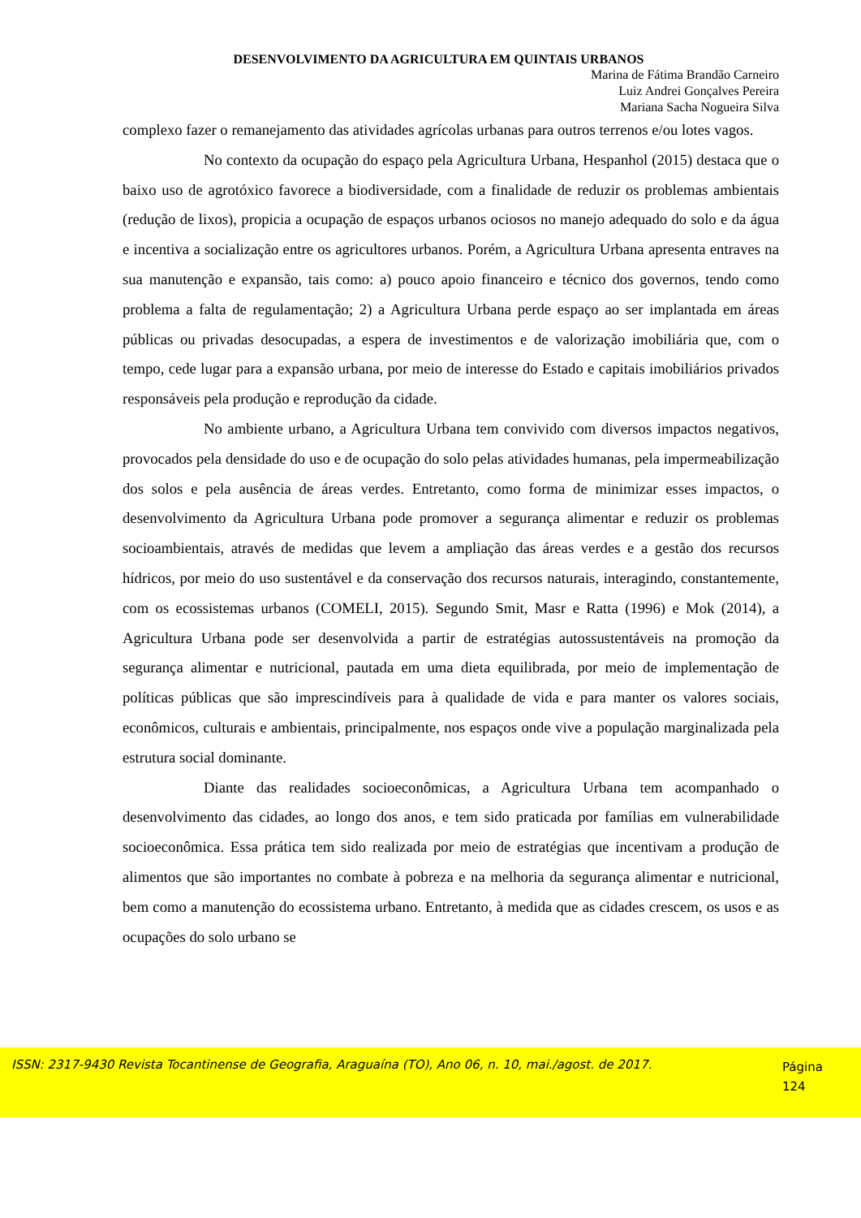DESENVOLVIMENTO DA AGRICULTURA EM QUINTAIS URBANOS
Marina de Fátima Brandão Carneiro
Luiz Andrei Gonçalves Pereira
Mariana Sacha Nogueira Silva
complexo fazer o remanejamento das atividades agrícolas urbanas para outros terrenos e/ou lotes vagos.
No contexto da ocupação do espaço pela Agricultura Urbana, Hespanhol (2015) destaca que o baixo uso de agrotóxico favorece a biodiversidade, com a finalidade de reduzir os problemas ambientais (redução de lixos), propicia a ocupação de espaços urbanos ociosos no manejo adequado do solo e da água e incentiva a socialização entre os agricultores urbanos. Porém, a Agricultura Urbana apresenta entraves na sua manutenção e expansão, tais como: a) pouco apoio financeiro e técnico dos governos, tendo como problema a falta de regulamentação; 2) a Agricultura Urbana perde espaço ao ser implantada em áreas públicas ou privadas desocupadas, a espera de investimentos e de valorização imobiliária que, com o tempo, cede lugar para a expansão urbana, por meio de interesse do Estado e capitais imobiliários privados responsáveis pela produção e reprodução da cidade.
No ambiente urbano, a Agricultura Urbana tem convivido com diversos impactos negativos, provocados pela densidade do uso e de ocupação do solo pelas atividades humanas, pela impermeabilização dos solos e pela ausência de áreas verdes. Entretanto, como forma de minimizar esses impactos, o desenvolvimento da Agricultura Urbana pode promover a segurança alimentar e reduzir os problemas socioambientais, através de medidas que levem a ampliação das áreas verdes e a gestão dos recursos hídricos, por meio do uso sustentável e da conservação dos recursos naturais, interagindo, constantemente, com os ecossistemas urbanos (COMELI, 2015). Segundo Smit, Masr e Ratta (1996) e Mok (2014), a Agricultura Urbana pode ser desenvolvida a partir de estratégias autossustentáveis na promoção da segurança alimentar e nutricional, pautada em uma dieta equilibrada, por meio de implementação de políticas públicas que são imprescindíveis para à qualidade de vida e para manter os valores sociais, econômicos, culturais e ambientais, principalmente, nos espaços onde vive a população marginalizada pela estrutura social dominante.
Diante das realidades socioeconômicas, a Agricultura Urbana tem acompanhado o desenvolvimento das cidades, ao longo dos anos, e tem sido praticada por famílias em vulnerabilidade socioeconômica. Essa prática tem sido realizada por meio de estratégias que incentivam a produção de alimentos que são importantes no combate à pobreza e na melhoria da segurança alimentar e nutricional, bem como a manutenção do ecossistema urbano. Entretanto, à medida que as cidades crescem, os usos e as ocupações do solo urbano se
ISSN: 2317-9430 Revista Tocantinense de Geografia, Araguaína (TO), Ano 06, n. 10, mai./agost. de 2017.
Página
124